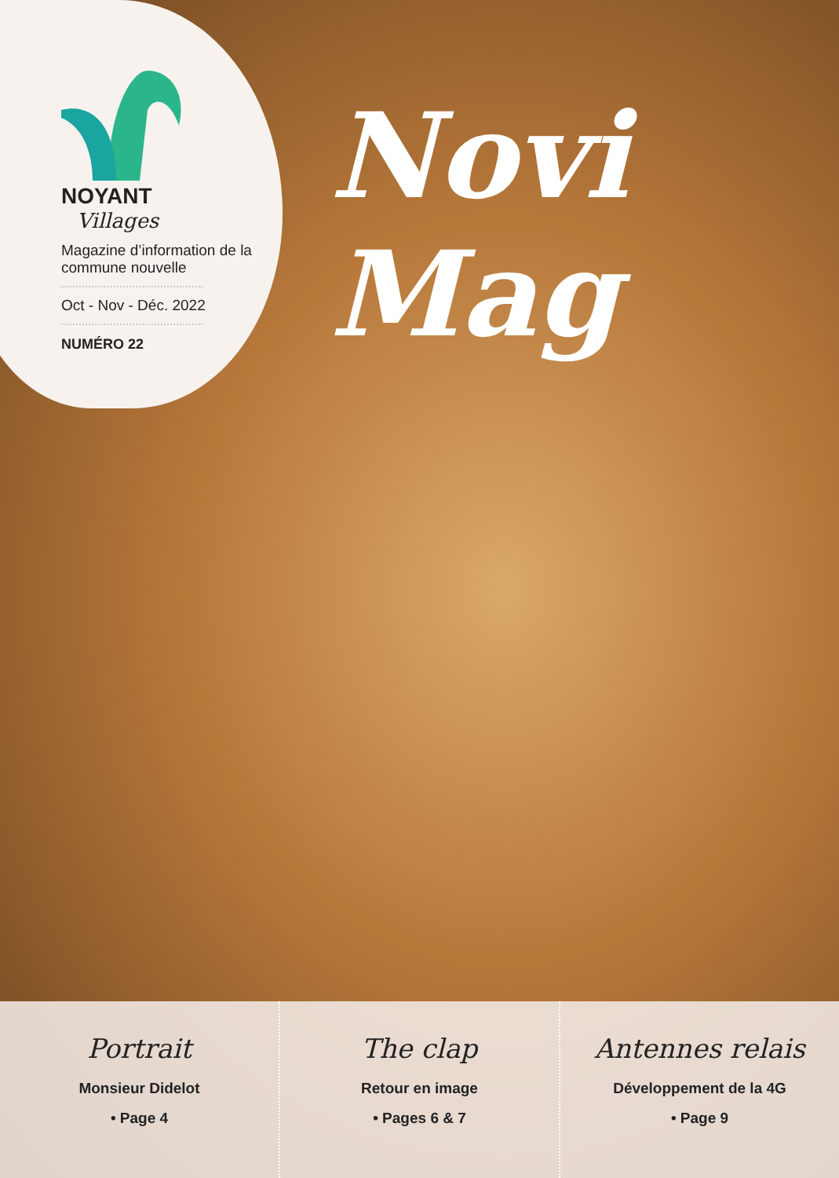NOYANT
Villages
Magazine d’information de la commune nouvelle
Oct - Nov - Déc. 2022
NUMÉRO 22
Novi Mag
Portrait
Monsieur Didelot
• Page 4
The clap
Retour en image
• Pages 6 & 7
Antennes relais
Développement de la 4G
• Page 9